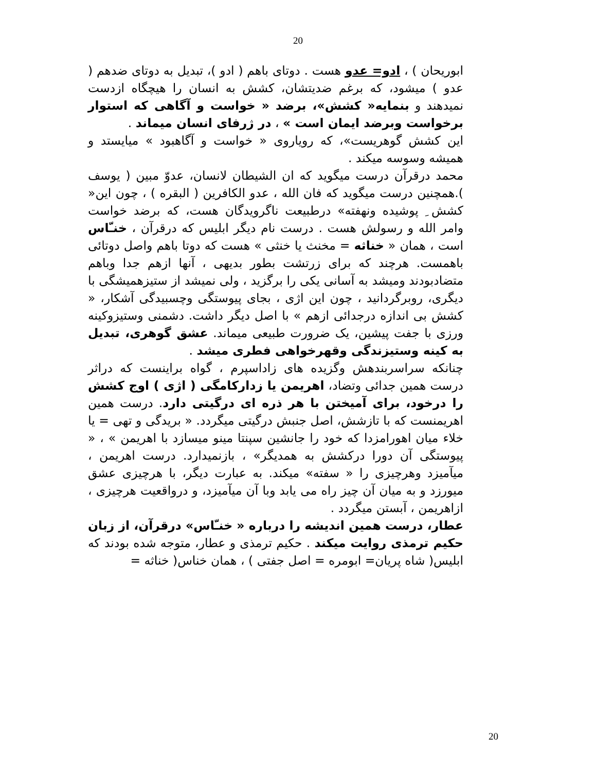20
ابوریحان ) ، ادو= عدو هست . دوتای باهم ( ادو )، تبدیل به دوتای ضدهم ( عدو ) میشود، که برغم ضدیتشان، کشش به انسان را هیچگاه ازدست نمیدهند و بنمایه« کشش»، برضد « خواست و آگاهی که استوار برخواست وبرضد ایمان است » ، در ژرفای انسان میماند .
این کشش گوهریست»، که رویاروی « خواست و آگاهبود » میایستد و همیشه وسوسه میکند .
محمد درقرآن درست میگوید که ان الشیطان لانسان، عدوّ مبین ( یوسف ).همچنین درست میگوید که فان الله ، عدو الکافرین ( البقره ) ، چون این« کشش ِ پوشیده ونهفته» درطبیعت ناگرویدگان هست، که برضد خواست وامر الله و رسولش هست . درست نام دیگر ابلیس که درقرآن ، خنـّاس است ، همان « خناثه = مخنث یا خنثی » هست که دوتا باهم واصل دوتائی باهمست. هرچند که برای زرتشت بطور بدیهی ، آنها ازهم جدا وباهم متضادبودند ومیشد به آسانی یکی را برگزید ، ولی نمیشد از ستیزهمیشگی با دیگری، روبرگردانید ، چون این اژی ، بجای پیوستگی وچسبیدگی آشکار، « کشش بی اندازه درجدائی ازهم » با اصل دیگر داشت. دشمنی وستیزوکینه ورزی با جفت پیشین، یک ضرورت طبیعی میماند. عشق گوهری، تبدیل به کینه وستیزندگی وقهرخواهی فطری میشد .
چنانکه سراسربندهش وگزیده های زاداسپرم ، گواه براینست که دراثر درست همین جدائی وتضاد، اهریمن یا زدارکامگی ( اژی ) اوج کشش را درخود، برای آمیختن با هر ذره ای درگیتی دارد. درست همین اهریمنست که با تازشش، اصل جنبش درگیتی میگردد. « بریدگی و تهی = یا خلاء میان اهورامزدا که خود را جانشین سپنتا مینو میسازد با اهریمن » ، « پیوستگی آن دورا درکشش به همدیگر» ، بازنمیدارد. درست اهریمن ، میآمیزد وهرچیزی را « سفته» میکند. به عبارت دیگر، با هرچیزی عشق میورزد و به میان آن چیز راه می یابد وبا آن میآمیزد، و درواقعیت هرچیزی ، ازاهریمن ، آبستن میگردد .
عطار، درست همین اندیشه را درباره « خنـّاس» درقرآن، از زبان حکیم ترمذی روایت میکند . حکیم ترمذی و عطار، متوجه شده بودند که ابلیس( شاه پریان= ابومره = اصل جفتی ) ، همان خناس( خناثه =
20